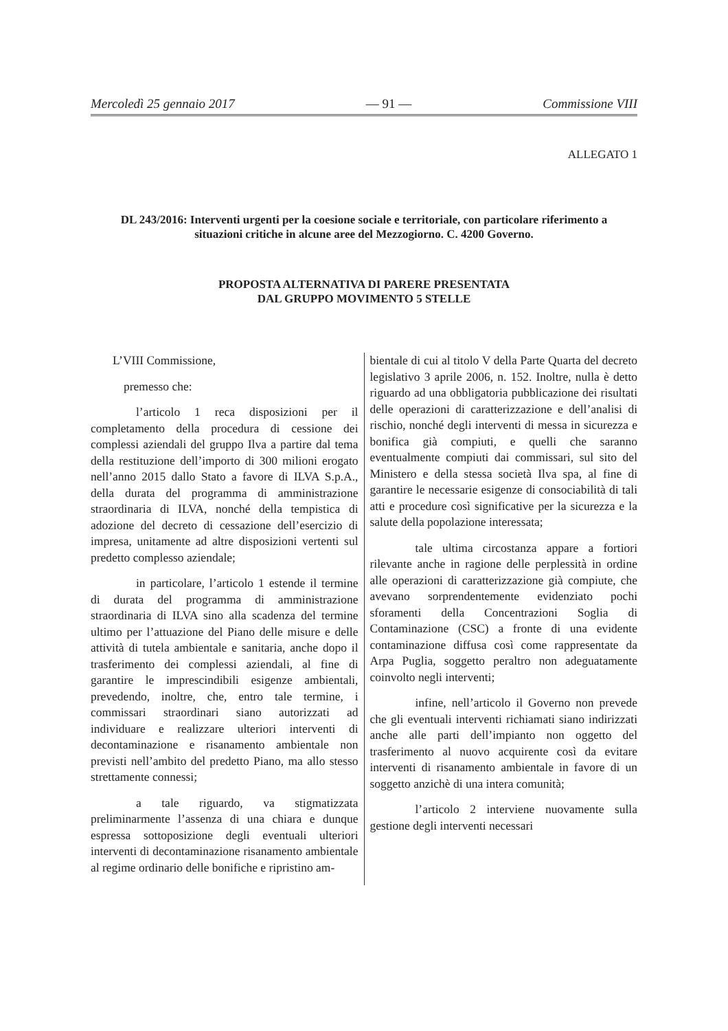Mercoledì 25 gennaio 2017 — 91 — Commissione VIII
ALLEGATO 1
DL 243/2016: Interventi urgenti per la coesione sociale e territoriale, con particolare riferimento a situazioni critiche in alcune aree del Mezzogiorno. C. 4200 Governo.
PROPOSTA ALTERNATIVA DI PARERE PRESENTATA
DAL GRUPPO MOVIMENTO 5 STELLE
L’VIII Commissione,
premesso che:
l’articolo 1 reca disposizioni per il completamento della procedura di cessione dei complessi aziendali del gruppo Ilva a partire dal tema della restituzione dell’importo di 300 milioni erogato nell’anno 2015 dallo Stato a favore di ILVA S.p.A., della durata del programma di amministrazione straordinaria di ILVA, nonché della tempistica di adozione del decreto di cessazione dell’esercizio di impresa, unitamente ad altre disposizioni vertenti sul predetto complesso aziendale;
in particolare, l’articolo 1 estende il termine di durata del programma di amministrazione straordinaria di ILVA sino alla scadenza del termine ultimo per l’attuazione del Piano delle misure e delle attività di tutela ambientale e sanitaria, anche dopo il trasferimento dei complessi aziendali, al fine di garantire le imprescindibili esigenze ambientali, prevedendo, inoltre, che, entro tale termine, i commissari straordinari siano autorizzati ad individuare e realizzare ulteriori interventi di decontaminazione e risanamento ambientale non previsti nell’ambito del predetto Piano, ma allo stesso strettamente connessi;
a tale riguardo, va stigmatizzata preliminarmente l’assenza di una chiara e dunque espressa sottoposizione degli eventuali ulteriori interventi di decontaminazione risanamento ambientale al regime ordinario delle bonifiche e ripristino am-
bientale di cui al titolo V della Parte Quarta del decreto legislativo 3 aprile 2006, n. 152. Inoltre, nulla è detto riguardo ad una obbligatoria pubblicazione dei risultati delle operazioni di caratterizzazione e dell’analisi di rischio, nonché degli interventi di messa in sicurezza e bonifica già compiuti, e quelli che saranno eventualmente compiuti dai commissari, sul sito del Ministero e della stessa società Ilva spa, al fine di garantire le necessarie esigenze di consociabilità di tali atti e procedure così significative per la sicurezza e la salute della popolazione interessata;
tale ultima circostanza appare a fortiori rilevante anche in ragione delle perplessità in ordine alle operazioni di caratterizzazione già compiute, che avevano sorprendentemente evidenziato pochi sforamenti della Concentrazioni Soglia di Contaminazione (CSC) a fronte di una evidente contaminazione diffusa così come rappresentate da Arpa Puglia, soggetto peraltro non adeguatamente coinvolto negli interventi;
infine, nell’articolo il Governo non prevede che gli eventuali interventi richiamati siano indirizzati anche alle parti dell’impianto non oggetto del trasferimento al nuovo acquirente così da evitare interventi di risanamento ambientale in favore di un soggetto anzichè di una intera comunità;
l’articolo 2 interviene nuovamente sulla gestione degli interventi necessari